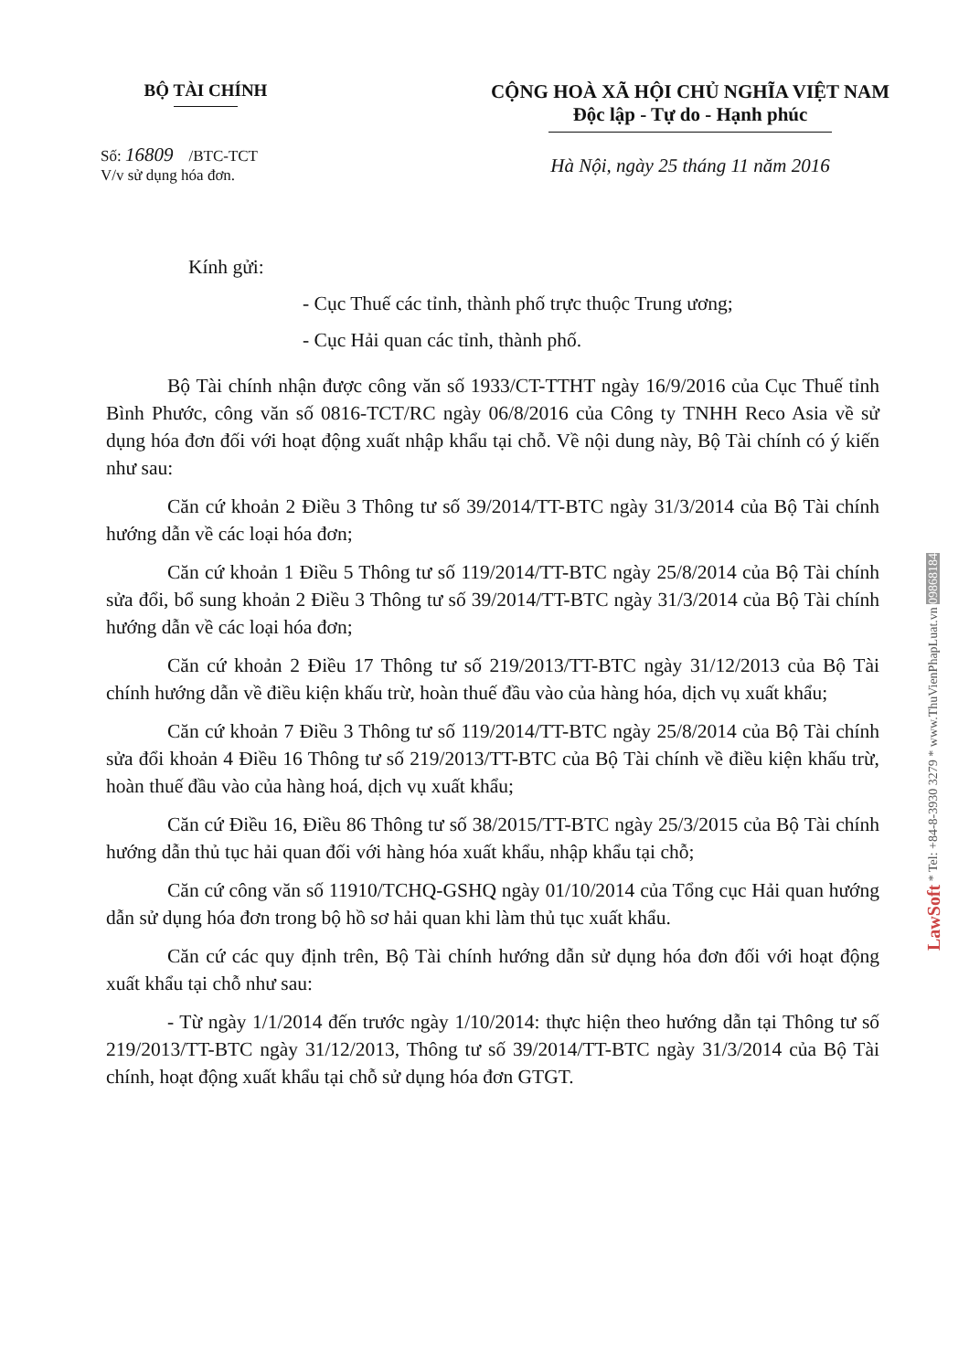BỘ TÀI CHÍNH
Số: 16809 /BTC-TCT
V/v sử dụng hóa đơn.
CỘNG HOÀ XÃ HỘI CHỦ NGHĨA VIỆT NAM
Độc lập - Tự do - Hạnh phúc
Hà Nội, ngày 25 tháng 11 năm 2016
Kính gửi:
- Cục Thuế các tỉnh, thành phố trực thuộc Trung ương;
- Cục Hải quan các tỉnh, thành phố.
Bộ Tài chính nhận được công văn số 1933/CT-TTHT ngày 16/9/2016 của Cục Thuế tỉnh Bình Phước, công văn số 0816-TCT/RC ngày 06/8/2016 của Công ty TNHH Reco Asia về sử dụng hóa đơn đối với hoạt động xuất nhập khẩu tại chỗ. Về nội dung này, Bộ Tài chính có ý kiến như sau:
Căn cứ khoản 2 Điều 3 Thông tư số 39/2014/TT-BTC ngày 31/3/2014 của Bộ Tài chính hướng dẫn về các loại hóa đơn;
Căn cứ khoản 1 Điều 5 Thông tư số 119/2014/TT-BTC ngày 25/8/2014 của Bộ Tài chính sửa đổi, bổ sung khoản 2 Điều 3 Thông tư số 39/2014/TT-BTC ngày 31/3/2014 của Bộ Tài chính hướng dẫn về các loại hóa đơn;
Căn cứ khoản 2 Điều 17 Thông tư số 219/2013/TT-BTC ngày 31/12/2013 của Bộ Tài chính hướng dẫn về điều kiện khấu trừ, hoàn thuế đầu vào của hàng hóa, dịch vụ xuất khẩu;
Căn cứ khoản 7 Điều 3 Thông tư số 119/2014/TT-BTC ngày 25/8/2014 của Bộ Tài chính sửa đổi khoản 4 Điều 16 Thông tư số 219/2013/TT-BTC của Bộ Tài chính về điều kiện khấu trừ, hoàn thuế đầu vào của hàng hoá, dịch vụ xuất khẩu;
Căn cứ Điều 16, Điều 86 Thông tư số 38/2015/TT-BTC ngày 25/3/2015 của Bộ Tài chính hướng dẫn thủ tục hải quan đối với hàng hóa xuất khẩu, nhập khẩu tại chỗ;
Căn cứ công văn số 11910/TCHQ-GSHQ ngày 01/10/2014 của Tổng cục Hải quan hướng dẫn sử dụng hóa đơn trong bộ hồ sơ hải quan khi làm thủ tục xuất khẩu.
Căn cứ các quy định trên, Bộ Tài chính hướng dẫn sử dụng hóa đơn đối với hoạt động xuất khẩu tại chỗ như sau:
- Từ ngày 1/1/2014 đến trước ngày 1/10/2014: thực hiện theo hướng dẫn tại Thông tư số 219/2013/TT-BTC ngày 31/12/2013, Thông tư số 39/2014/TT-BTC ngày 31/3/2014 của Bộ Tài chính, hoạt động xuất khẩu tại chỗ sử dụng hóa đơn GTGT.
LawSoft * Tel: +84-8-3930 3279 * www.ThuVienPhapLuat.vn 09868184